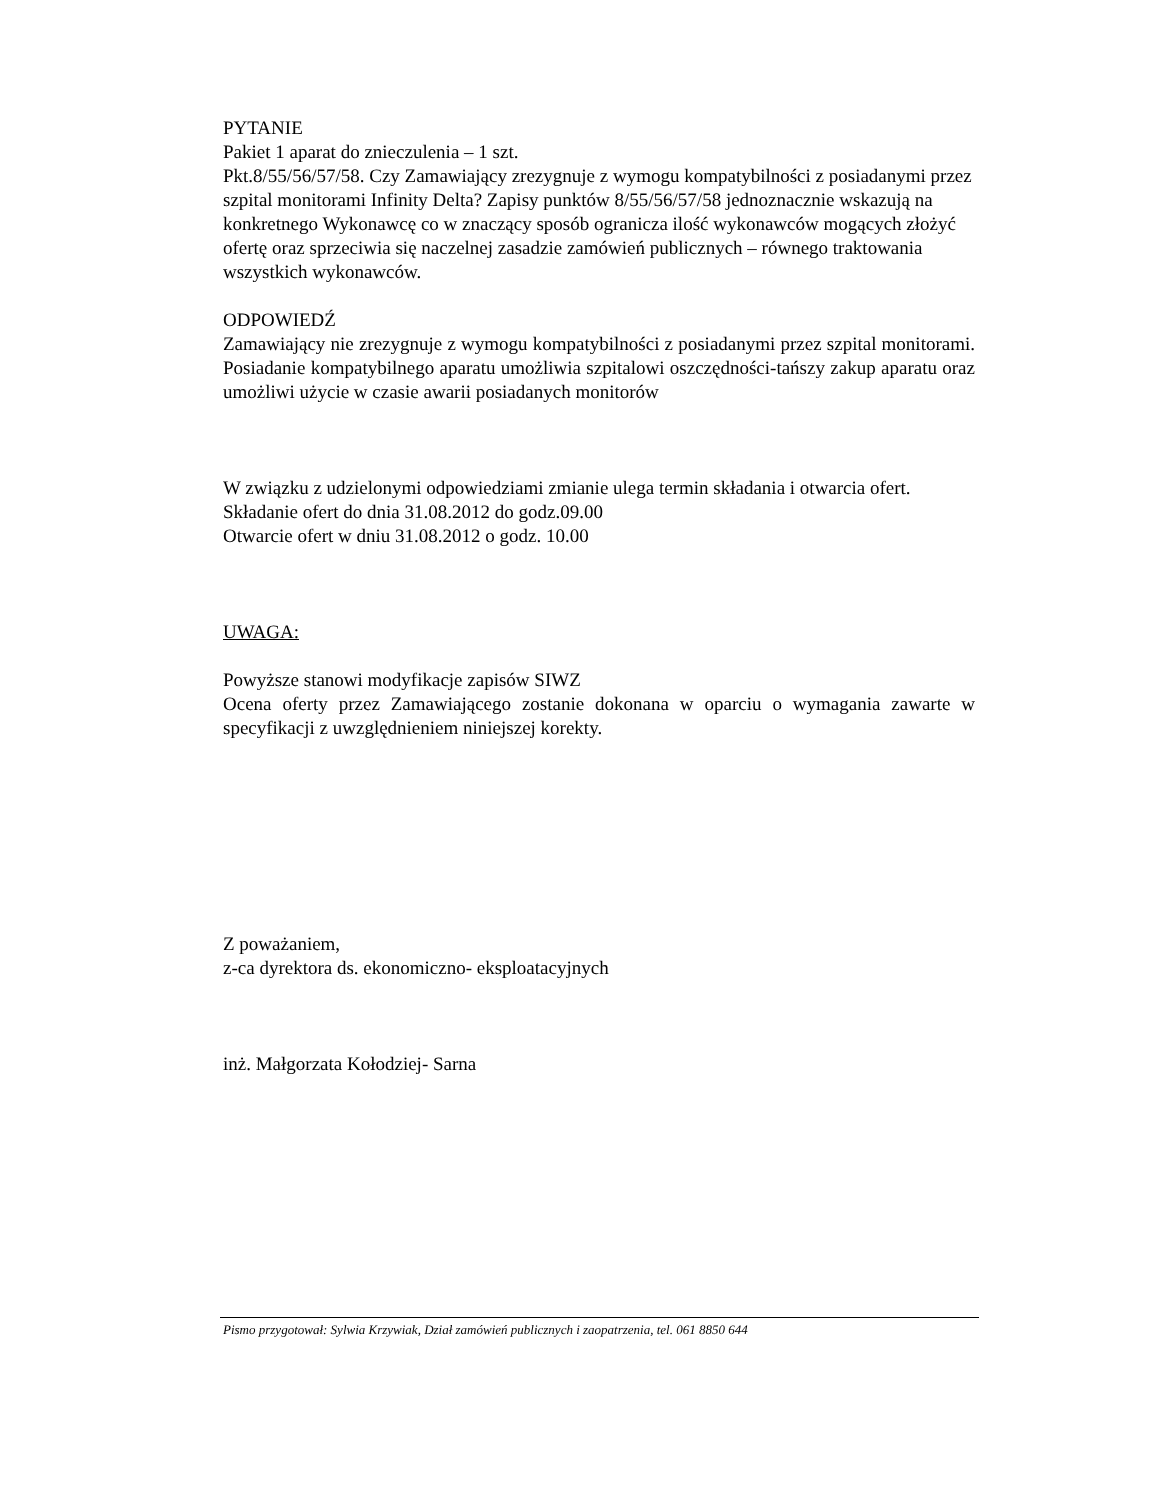PYTANIE
Pakiet 1 aparat do znieczulenia – 1 szt.
Pkt.8/55/56/57/58. Czy Zamawiający zrezygnuje z wymogu kompatybilności z posiadanymi przez szpital monitorami Infinity Delta? Zapisy punktów 8/55/56/57/58 jednoznacznie wskazują na konkretnego Wykonawcę co w znaczący sposób ogranicza ilość wykonawców mogących złożyć ofertę oraz sprzeciwia się naczelnej zasadzie zamówień publicznych – równego traktowania wszystkich wykonawców.
ODPOWIEDŹ
Zamawiający nie zrezygnuje z wymogu kompatybilności z posiadanymi przez szpital monitorami. Posiadanie kompatybilnego aparatu umożliwia szpitalowi oszczędności-tańszy zakup aparatu oraz umożliwi użycie w czasie awarii posiadanych monitorów
W związku z udzielonymi odpowiedziami zmianie ulega termin składania i otwarcia ofert.
Składanie ofert do dnia 31.08.2012 do godz.09.00
Otwarcie ofert w dniu 31.08.2012 o godz. 10.00
UWAGA:
Powyższe stanowi modyfikacje zapisów SIWZ
Ocena oferty przez Zamawiającego zostanie dokonana w oparciu o wymagania zawarte w specyfikacji z uwzględnieniem niniejszej korekty.
Z poważaniem,
z-ca dyrektora ds. ekonomiczno- eksploatacyjnych
inż. Małgorzata Kołodziej- Sarna
Pismo przygotował: Sylwia Krzywiak, Dział zamówień publicznych i zaopatrzenia, tel. 061 8850 644